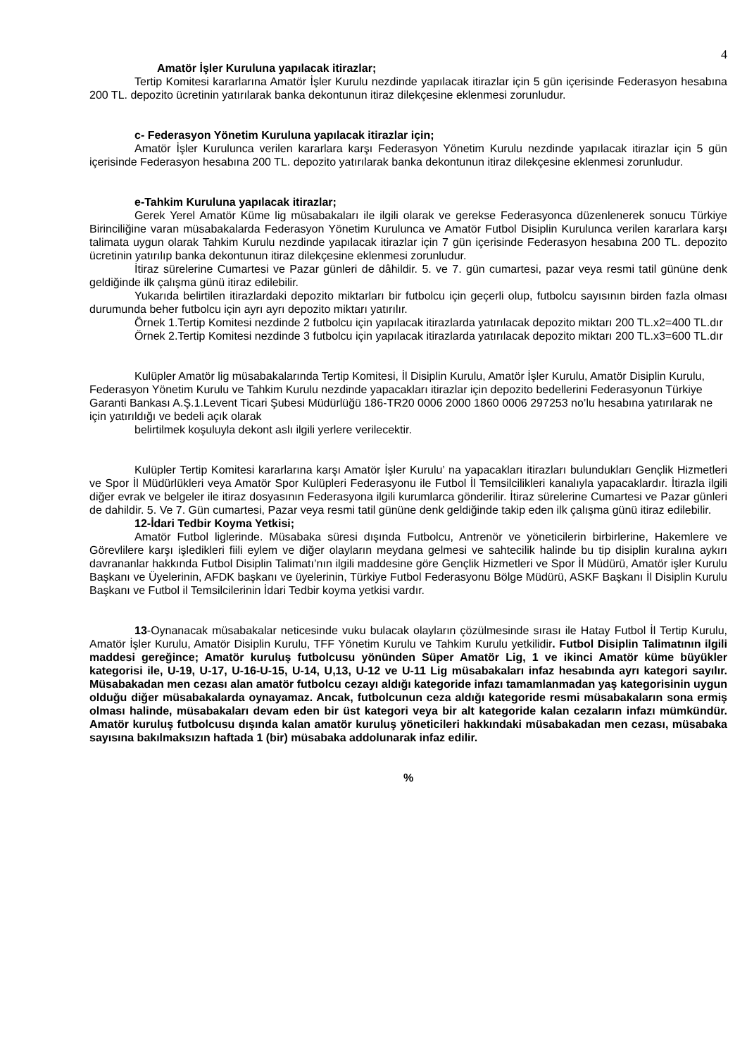4
Amatör İşler Kuruluna yapılacak itirazlar;
Tertip Komitesi kararlarına Amatör İşler Kurulu nezdinde yapılacak itirazlar için 5 gün içerisinde Federasyon hesabına 200 TL. depozito ücretinin yatırılarak banka dekontunun itiraz dilekçesine eklenmesi zorunludur.
c- Federasyon Yönetim Kuruluna yapılacak itirazlar için;
Amatör İşler Kurulunca verilen kararlara karşı Federasyon Yönetim Kurulu nezdinde yapılacak itirazlar için 5 gün içerisinde Federasyon hesabına 200 TL. depozito yatırılarak banka dekontunun itiraz dilekçesine eklenmesi zorunludur.
e-Tahkim Kuruluna yapılacak itirazlar;
Gerek Yerel Amatör Küme lig müsabakaları ile ilgili olarak ve gerekse Federasyonca düzenlenerek sonucu Türkiye Birinciliğine varan müsabakalarda Federasyon Yönetim Kurulunca ve Amatör Futbol Disiplin Kurulunca verilen kararlara karşı talimata uygun olarak Tahkim Kurulu nezdinde yapılacak itirazlar için 7 gün içerisinde Federasyon hesabına 200 TL. depozito ücretinin yatırılıp banka dekontunun itiraz dilekçesine eklenmesi zorunludur.
İtiraz sürelerine Cumartesi ve Pazar günleri de dâhildir. 5. ve 7. gün cumartesi, pazar veya resmi tatil gününe denk geldiğinde ilk çalışma günü itiraz edilebilir.
Yukarıda belirtilen itirazlardaki depozito miktarları bir futbolcu için geçerli olup, futbolcu sayısının birden fazla olması durumunda beher futbolcu için ayrı ayrı depozito miktarı yatırılır.
Örnek 1.Tertip Komitesi nezdinde 2 futbolcu için yapılacak itirazlarda yatırılacak depozito miktarı 200 TL.x2=400 TL.dır
Örnek 2.Tertip Komitesi nezdinde 3 futbolcu için yapılacak itirazlarda yatırılacak depozito miktarı 200 TL.x3=600 TL.dır
Kulüpler Amatör lig müsabakalarında Tertip Komitesi, İl Disiplin Kurulu, Amatör İşler Kurulu, Amatör Disiplin Kurulu, Federasyon Yönetim Kurulu ve Tahkim Kurulu nezdinde yapacakları itirazlar için depozito bedellerini Federasyonun Türkiye Garanti Bankası A.Ş.1.Levent Ticari Şubesi Müdürlüğü 186-TR20 0006 2000 1860 0006 297253 no’lu hesabına yatırılarak ne için yatırıldığı ve bedeli açık olarak
belirtilmek koşuluyla dekont aslı ilgili yerlere verilecektir.
Kulüpler Tertip Komitesi kararlarına karşı Amatör İşler Kurulu’ na yapacakları itirazları bulundukları Gençlik Hizmetleri ve Spor İl Müdürlükleri veya Amatör Spor Kulüpleri Federasyonu ile Futbol İl Temsilcilikleri kanalıyla yapacaklardır. İtirazla ilgili diğer evrak ve belgeler ile itiraz dosyasının Federasyona ilgili kurumlarca gönderilir. İtiraz sürelerine Cumartesi ve Pazar günleri de dahildir. 5. Ve 7. Gün cumartesi, Pazar veya resmi tatil gününe denk geldiğinde takip eden ilk çalışma günü itiraz edilebilir.
12-İdari Tedbir Koyma Yetkisi;
Amatör Futbol liglerinde. Müsabaka süresi dışında Futbolcu, Antrenör ve yöneticilerin birbirlerine, Hakemlere ve Görevlilere karşı işledikleri fiili eylem ve diğer olayların meydana gelmesi ve sahtecilik halinde bu tip disiplin kuralına aykırı davrananlar hakkında Futbol Disiplin Talimatı’nın ilgili maddesine göre Gençlik Hizmetleri ve Spor İl Müdürü, Amatör işler Kurulu Başkanı ve Üyelerinin, AFDK başkanı ve üyelerinin, Türkiye Futbol Federasyonu Bölge Müdürü, ASKF Başkanı İl Disiplin Kurulu Başkanı ve Futbol il Temsilcilerinin İdari Tedbir koyma yetkisi vardır.
13-Oynanacak müsabakalar neticesinde vuku bulacak olayların çözülmesinde sırası ile Hatay Futbol İl Tertip Kurulu, Amatör İşler Kurulu, Amatör Disiplin Kurulu, TFF Yönetim Kurulu ve Tahkim Kurulu yetkilidir. Futbol Disiplin Talimatının ilgili maddesi gereğince; Amatör kuruluş futbolcusu yönünden Süper Amatör Lig, 1 ve ikinci Amatör küme büyükler kategorisi ile, U-19, U-17, U-16-U-15, U-14, U,13, U-12 ve U-11 Lig müsabakaları infaz hesabında ayrı kategori sayılır. Müsabakadan men cezası alan amatör futbolcu cezayı aldığı kategoride infazı tamamlanmadan yaş kategorisinin uygun olduğu diğer müsabakalarda oynayamaz. Ancak, futbolcunun ceza aldığı kategoride resmi müsabakaların sona ermiş olması halinde, müsabakaları devam eden bir üst kategori veya bir alt kategoride kalan cezaların infazı mümkündür. Amatör kuruluş futbolcusu dışında kalan amatör kuruluş yöneticileri hakkındaki müsabakadan men cezası, müsabaka sayısına bakılmaksızın haftada 1 (bir) müsabaka addolunarak infaz edilir.
%